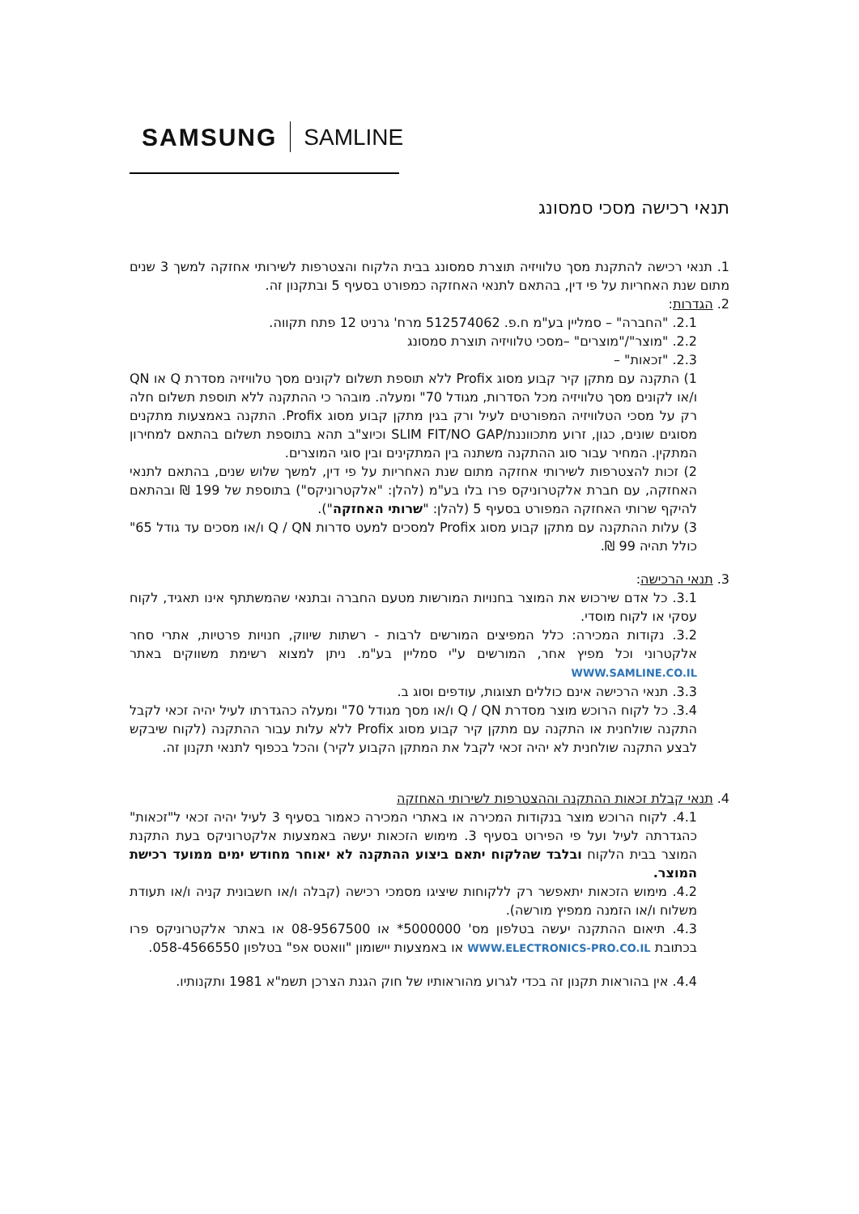SAMSUNG SAMLINE
תנאי רכישה מסכי סמסונג
1. תנאי רכישה להתקנת מסך טלוויזיה תוצרת סמסונג בבית הלקוח והצטרפות לשירותי אחזקה למשך 3 שנים מתום שנת האחריות על פי דין, בהתאם לתנאי האחזקה כמפורט בסעיף 5 ובתקנון זה.
2. הגדרות:
2.1. "החברה" – סמליין בע"מ ח.פ. 512574062 מרח' גרניט 12 פתח תקווה.
2.2. "מוצר"/"מוצרים" –מסכי טלוויזיה תוצרת סמסונג
2.3. "זכאות" –
1) התקנה עם מתקן קיר קבוע מסוג Profix ללא תוספת תשלום לקונים מסך טלוויזיה מסדרת Q או QN ו/או לקונים מסך טלוויזיה מכל הסדרות, מגודל 70" ומעלה. מובהר כי ההתקנה ללא תוספת תשלום חלה רק על מסכי הטלוויזיה המפורטים לעיל ורק בגין מתקן קבוע מסוג Profix. התקנה באמצעות מתקנים מסוגים שונים, כגון, זרוע מתכווננת/SLIM FIT/NO GAP וכיוצ"ב תהא בתוספת תשלום בהתאם למחירון המתקין. המחיר עבור סוג ההתקנה משתנה בין המתקינים ובין סוגי המוצרים.
2) זכות להצטרפות לשירותי אחזקה מתום שנת האחריות על פי דין, למשך שלוש שנים, בהתאם לתנאי האחזקה, עם חברת אלקטרוניקס פרו בלו בע"מ (להלן: "אלקטרוניקס") בתוספת של 199 ₪ ובהתאם להיקף שרותי האחזקה המפורט בסעיף 5 (להלן: "שרותי האחזקה").
3) עלות ההתקנה עם מתקן קבוע מסוג Profix למסכים למעט סדרות Q / QN ו/או מסכים עד גודל 65" כולל תהיה 99 ₪.
3. תנאי הרכישה:
3.1. כל אדם שירכוש את המוצר בחנויות המורשות מטעם החברה ובתנאי שהמשתתף אינו תאגיד, לקוח עסקי או לקוח מוסדי.
3.2. נקודות המכירה: כלל המפיצים המורשים לרבות - רשתות שיווק, חנויות פרטיות, אתרי סחר אלקטרוני וכל מפיץ אחר, המורשים ע"י סמליין בע"מ. ניתן למצוא רשימת משווקים באתר WWW.SAMLINE.CO.IL
3.3. תנאי הרכישה אינם כוללים תצוגות, עודפים וסוג ב.
3.4. כל לקוח הרוכש מוצר מסדרת Q / QN ו/או מסך מגודל 70" ומעלה כהגדרתו לעיל יהיה זכאי לקבל התקנה שולחנית או התקנה עם מתקן קיר קבוע מסוג Profix ללא עלות עבור ההתקנה (לקוח שיבקש לבצע התקנה שולחנית לא יהיה זכאי לקבל את המתקן הקבוע לקיר) והכל בכפוף לתנאי תקנון זה.
4. תנאי קבלת זכאות ההתקנה וההצטרפות לשירותי האחזקה
4.1. לקוח הרוכש מוצר בנקודות המכירה או באתרי המכירה כאמור בסעיף 3 לעיל יהיה זכאי ל"זכאות" כהגדרתה לעיל ועל פי הפירוט בסעיף 3. מימוש הזכאות יעשה באמצעות אלקטרוניקס בעת התקנת המוצר בבית הלקוח ובלבד שהלקוח יתאם ביצוע ההתקנה לא יאוחר מחודש ימים ממועד רכישת המוצר.
4.2. מימוש הזכאות יתאפשר רק ללקוחות שיציגו מסמכי רכישה (קבלה ו/או חשבונית קניה ו/או תעודת משלוח ו/או הזמנה ממפיץ מורשה).
4.3. תיאום ההתקנה יעשה בטלפון מס' 5000000* או 08-9567500 או באתר אלקטרוניקס פרו בכתובת WWW.ELECTRONICS-PRO.CO.IL או באמצעות יישומון "וואטס אפ" בטלפון 058-4566550.
4.4. אין בהוראות תקנון זה בכדי לגרוע מהוראותיו של חוק הגנת הצרכן תשמ"א 1981 ותקנותיו.